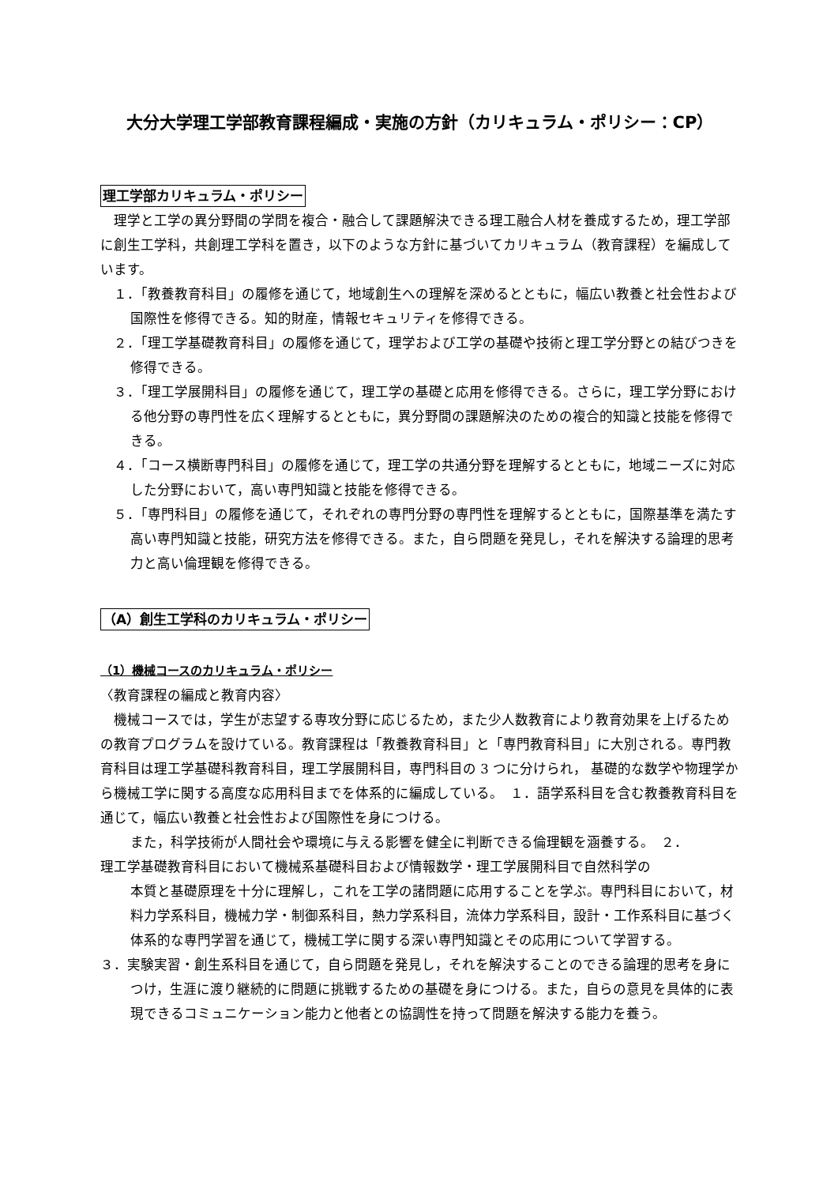大分大学理工学部教育課程編成・実施の方針（カリキュラム・ポリシー：CP）
理工学部カリキュラム・ポリシー
理学と工学の異分野間の学問を複合・融合して課題解決できる理工融合人材を養成するため，理工学部に創生工学科，共創理工学科を置き，以下のような方針に基づいてカリキュラム（教育課程）を編成しています。
　１．「教養教育科目」の履修を通じて，地域創生への理解を深めるとともに，幅広い教養と社会性および国際性を修得できる。知的財産，情報セキュリティを修得できる。
　２．「理工学基礎教育科目」の履修を通じて，理学および工学の基礎や技術と理工学分野との結びつきを修得できる。
　３．「理工学展開科目」の履修を通じて，理工学の基礎と応用を修得できる。さらに，理工学分野における他分野の専門性を広く理解するとともに，異分野間の課題解決のための複合的知識と技能を修得できる。
　４．「コース横断専門科目」の履修を通じて，理工学の共通分野を理解するとともに，地域ニーズに対応した分野において，高い専門知識と技能を修得できる。
　５．「専門科目」の履修を通じて，それぞれの専門分野の専門性を理解するとともに，国際基準を満たす高い専門知識と技能，研究方法を修得できる。また，自ら問題を発見し，それを解決する論理的思考力と高い倫理観を修得できる。
（A）創生工学科のカリキュラム・ポリシー
（1）機械コースのカリキュラム・ポリシー
〈教育課程の編成と教育内容〉
機械コースでは，学生が志望する専攻分野に応じるため，また少人数教育により教育効果を上げるための教育プログラムを設けている。教育課程は「教養教育科目」と「専門教育科目」に大別される。専門教育科目は理工学基礎科教育科目，理工学展開科目，専門科目の 3 つに分けられ， 基礎的な数学や物理学から機械工学に関する高度な応用科目までを体系的に編成している。　１．語学系科目を含む教養教育科目を通じて，幅広い教養と社会性および国際性を身につける。
また，科学技術が人間社会や環境に与える影響を健全に判断できる倫理観を涵養する。　２．
理工学基礎教育科目において機械系基礎科目および情報数学・理工学展開科目で自然科学の
本質と基礎原理を十分に理解し，これを工学の諸問題に応用することを学ぶ。専門科目において，材料力学系科目，機械力学・制御系科目，熱力学系科目，流体力学系科目，設計・工作系科目に基づく体系的な専門学習を通じて，機械工学に関する深い専門知識とその応用について学習する。
３．実験実習・創生系科目を通じて，自ら問題を発見し，それを解決することのできる論理的思考を身につけ，生涯に渡り継続的に問題に挑戦するための基礎を身につける。また，自らの意見を具体的に表現できるコミュニケーション能力と他者との協調性を持って問題を解決する能力を養う。